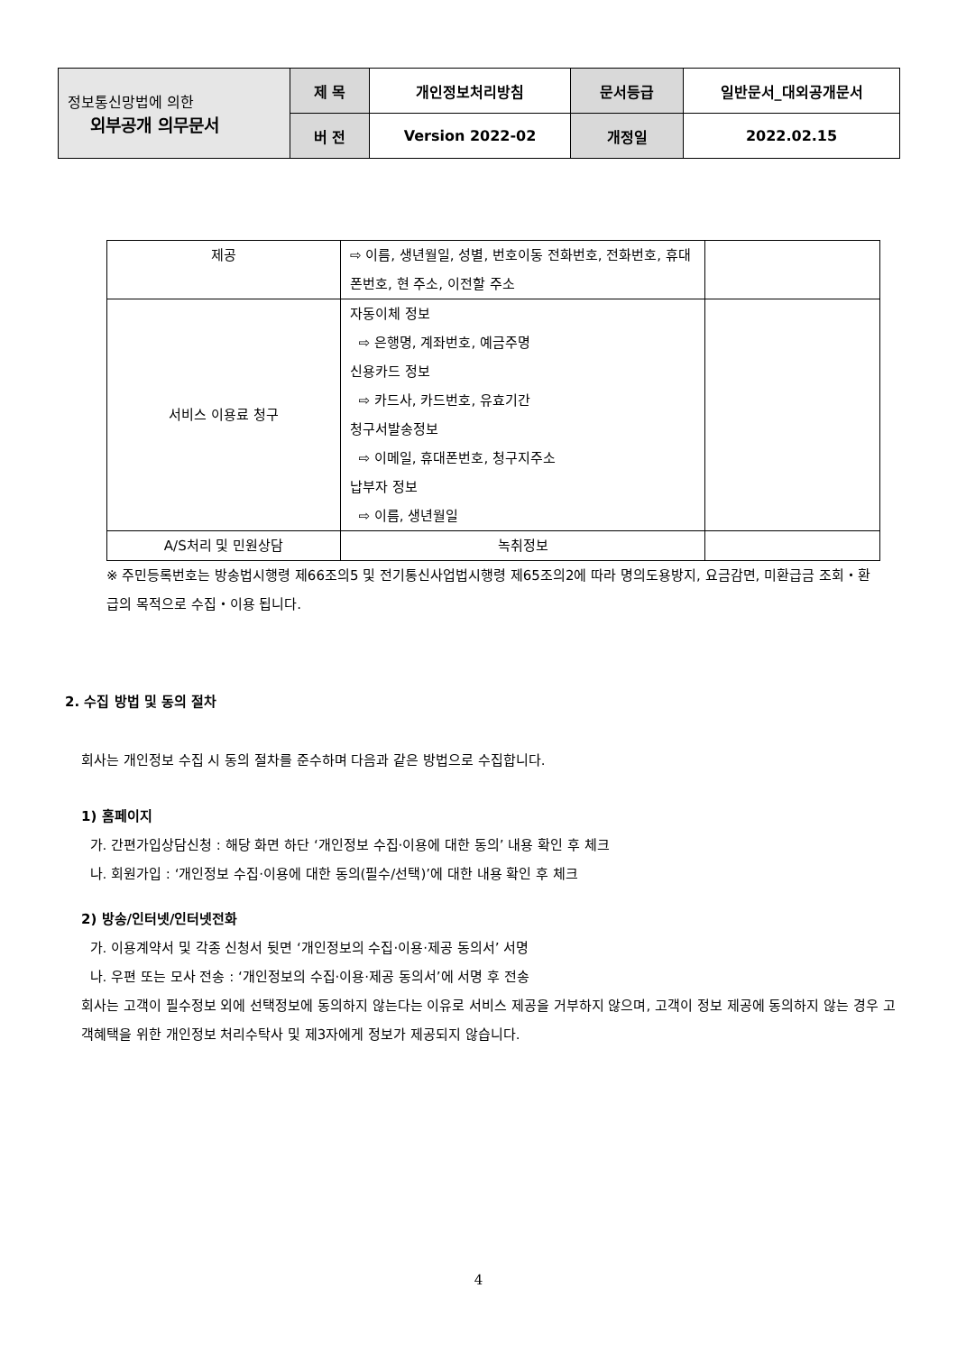| 정보통신망법에 의한 외부공개 의무문서 | 제 목 | 개인정보처리방침 | 문서등급 | 일반문서_대외공개문서 |
| | 버 전 | Version 2022-02 | 개정일 | 2022.02.15 |
| 제공 | ⇨ 이름, 생년월일, 성별, 번호이동 전화번호, 전화번호, 휴대폰번호, 현 주소, 이전할 주소 | |
| 서비스 이용료 청구 | 자동이체 정보 ⇨ 은행명, 계좌번호, 예금주명 신용카드 정보 ⇨ 카드사, 카드번호, 유효기간 청구서발송정보 ⇨ 이메일, 휴대폰번호, 청구지주소 납부자 정보 ⇨ 이름, 생년월일 | |
| A/S처리 및 민원상담 | 녹취정보 | |
※ 주민등록번호는 방송법시행령 제66조의5 및 전기통신사업법시행령 제65조의2에 따라 명의도용방지, 요금감면, 미환급금 조회・환급의 목적으로 수집・이용 됩니다.
2. 수집 방법 및 동의 절차
회사는 개인정보 수집 시 동의 절차를 준수하며 다음과 같은 방법으로 수집합니다.
1) 홈페이지
가. 간편가입상담신청 : 해당 화면 하단 ‘개인정보 수집·이용에 대한 동의’ 내용 확인 후 체크
나. 회원가입 : ‘개인정보 수집·이용에 대한 동의(필수/선택)’에 대한 내용 확인 후 체크
2) 방송/인터넷/인터넷전화
가. 이용계약서 및 각종 신청서 뒷면 ‘개인정보의 수집·이용·제공 동의서’ 서명
나. 우편 또는 모사 전송 : ‘개인정보의 수집·이용·제공 동의서’에 서명 후 전송
회사는 고객이 필수정보 외에 선택정보에 동의하지 않는다는 이유로 서비스 제공을 거부하지 않으며, 고객이 정보 제공에 동의하지 않는 경우 고객혜택을 위한 개인정보 처리수탁사 및 제3자에게 정보가 제공되지 않습니다.
4